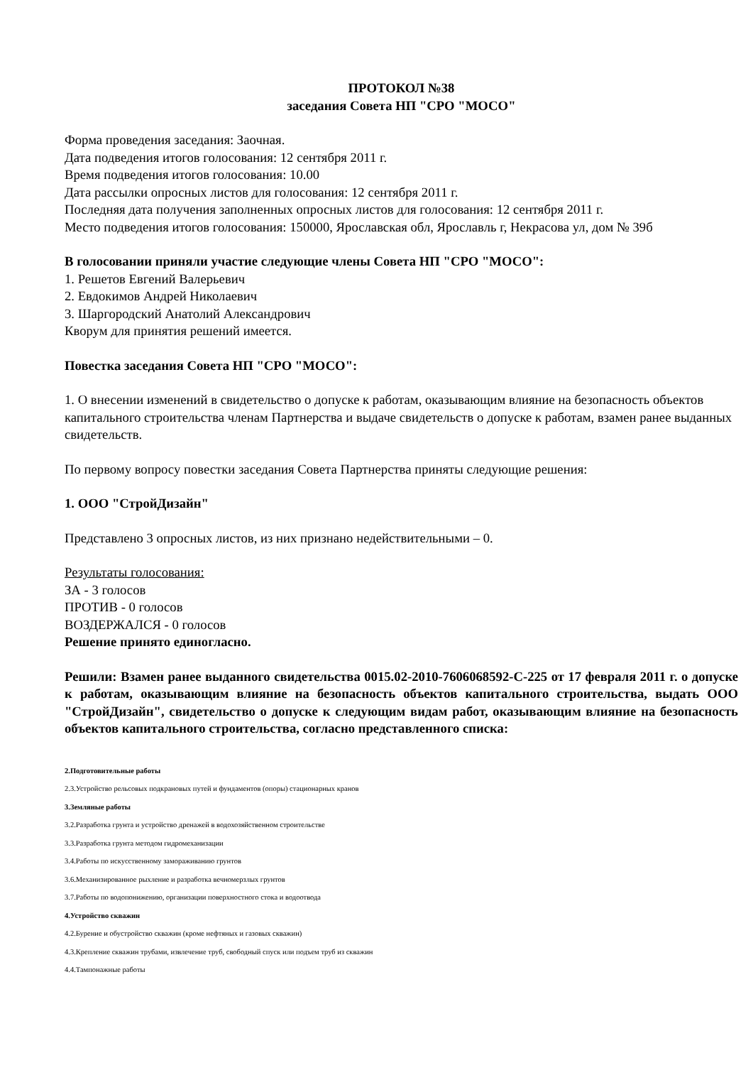ПРОТОКОЛ №38
заседания Совета НП "СРО "МОСО"
Форма проведения заседания: Заочная.
Дата подведения итогов голосования: 12 сентября 2011 г.
Время подведения итогов голосования: 10.00
Дата рассылки опросных листов для голосования: 12 сентября 2011 г.
Последняя дата получения заполненных опросных листов для голосования: 12 сентября 2011 г.
Место подведения итогов голосования: 150000, Ярославская обл, Ярославль г, Некрасова ул, дом № 39б
В голосовании приняли участие следующие члены Совета НП "СРО "МОСО":
1. Решетов Евгений Валерьевич
2. Евдокимов Андрей Николаевич
3. Шаргородский Анатолий Александрович
Кворум для принятия решений имеется.
Повестка заседания Совета НП "СРО "МОСО":
1. О внесении изменений в свидетельство о допуске к работам, оказывающим влияние на безопасность объектов капитального строительства членам Партнерства и выдаче свидетельств о допуске к работам, взамен ранее выданных свидетельств.
По первому вопросу повестки заседания Совета Партнерства приняты следующие решения:
1. ООО "СтройДизайн"
Представлено 3 опросных листов, из них признано недействительными – 0.
Результаты голосования:
ЗА - 3 голосов
ПРОТИВ - 0 голосов
ВОЗДЕРЖАЛСЯ - 0 голосов
Решение принято единогласно.
Решили: Взамен ранее выданного свидетельства 0015.02-2010-7606068592-С-225 от 17 февраля 2011 г. о допуске к работам, оказывающим влияние на безопасность объектов капитального строительства, выдать ООО "СтройДизайн", свидетельство о допуске к следующим видам работ, оказывающим влияние на безопасность объектов капитального строительства, согласно представленного списка:
2.Подготовительные работы
2.3.Устройство рельсовых подкрановых путей и фундаментов (опоры) стационарных кранов
3.Земляные работы
3.2.Разработка грунта и устройство дренажей в водохозяйственном строительстве
3.3.Разработка грунта методом гидромеханизации
3.4.Работы по искусственному замораживанию грунтов
3.6.Механизированное рыхление и разработка вечномерзлых грунтов
3.7.Работы по водопонижению, организации поверхностного стока и водоотвода
4.Устройство скважин
4.2.Бурение и обустройство скважин (кроме нефтяных и газовых скважин)
4.3.Крепление скважин трубами, извлечение труб, свободный спуск или подъем труб из скважин
4.4.Тампонажные работы